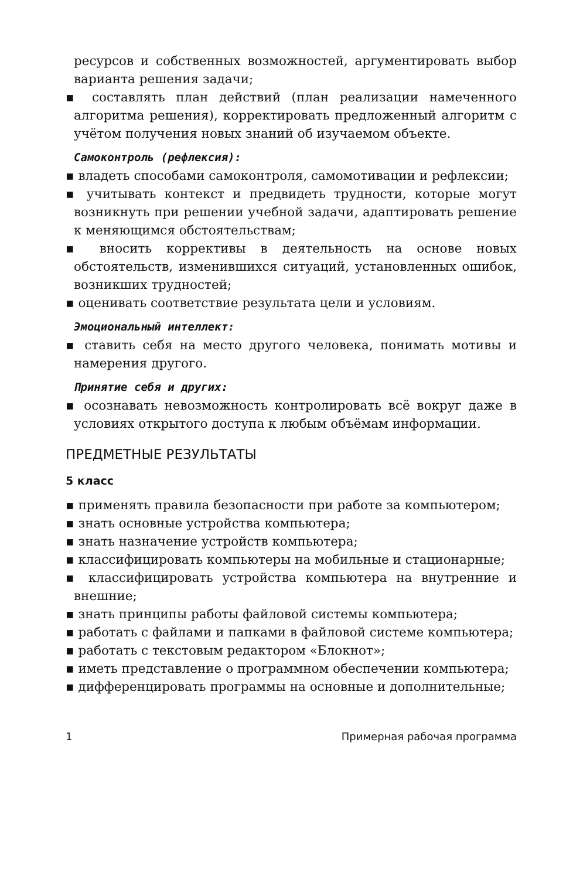ресурсов и собственных возможностей, аргументировать выбор варианта решения задачи;
▪ составлять план действий (план реализации намеченного алгоритма решения), корректировать предложенный алгоритм с учётом получения новых знаний об изучаемом объекте.
Самоконтроль (рефлексия):
▪ владеть способами самоконтроля, самомотивации и рефлексии;
▪ учитывать контекст и предвидеть трудности, которые могут возникнуть при решении учебной задачи, адаптировать решение к меняющимся обстоятельствам;
▪ вносить коррективы в деятельность на основе новых обстоятельств, изменившихся ситуаций, установленных ошибок, возникших трудностей;
▪ оценивать соответствие результата цели и условиям.
Эмоциональный интеллект:
▪ ставить себя на место другого человека, понимать мотивы и намерения другого.
Принятие себя и других:
▪ осознавать невозможность контролировать всё вокруг даже в условиях открытого доступа к любым объёмам информации.
ПРЕДМЕТНЫЕ РЕЗУЛЬТАТЫ
5 класс
▪ применять правила безопасности при работе за компьютером;
▪ знать основные устройства компьютера;
▪ знать назначение устройств компьютера;
▪ классифицировать компьютеры на мобильные и стационарные;
▪ классифицировать устройства компьютера на внутренние и внешние;
▪ знать принципы работы файловой системы компьютера;
▪ работать с файлами и папками в файловой системе компьютера;
▪ работать с текстовым редактором «Блокнот»;
▪ иметь представление о программном обеспечении компьютера;
▪ дифференцировать программы на основные и дополнительные;
1 Примерная рабочая программа